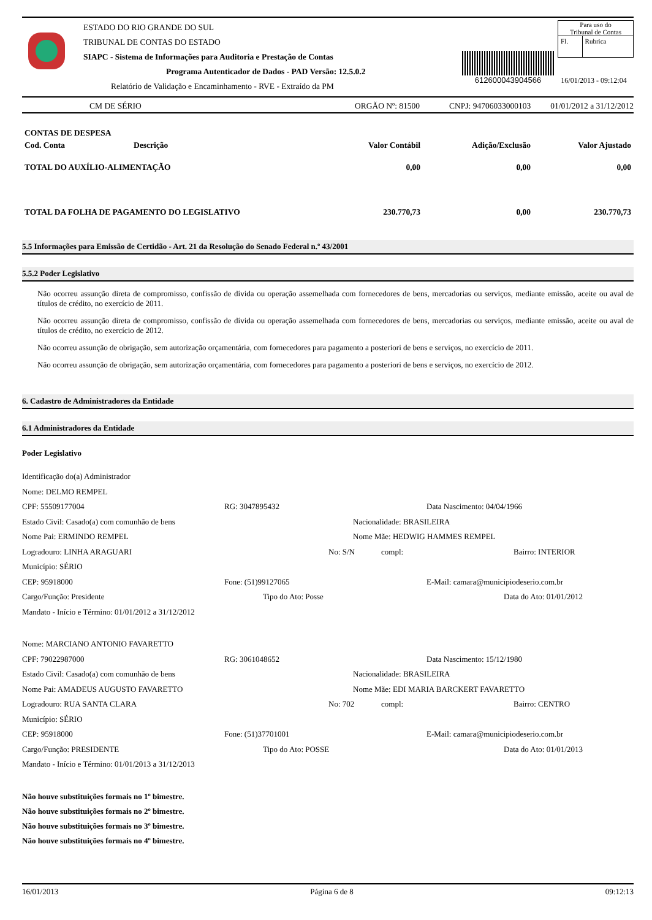ESTADO DO RIO GRANDE DO SUL
TRIBUNAL DE CONTAS DO ESTADO
SIAPC - Sistema de Informações para Auditoria e Prestação de Contas
Programa Autenticador de Dados - PAD Versão: 12.5.0.2
Relatório de Validação e Encaminhamento - RVE - Extraído da PM
612600043904566
Para uso do
Tribunal de Contas
| Fl. | Rubrica |
16/01/2013 - 09:12:04
CM DE SÉRIO ORGÃO Nº: 81500 CNPJ: 94706033000103 01/01/2012 a 31/12/2012
| CONTAS DE DESPESA | | | | |
| Cod. Conta | Descrição | Valor Contábil | Adição/Exclusão | Valor Ajustado |
| TOTAL DO AUXÍLIO-ALIMENTAÇÃO | | 0,00 | 0,00 | 0,00 |
| TOTAL DA FOLHA DE PAGAMENTO DO LEGISLATIVO | | 230.770,73 | 0,00 | 230.770,73 |
5.5 Informações para Emissão de Certidão - Art. 21 da Resolução do Senado Federal n.º 43/2001
5.5.2 Poder Legislativo
Não ocorreu assunção direta de compromisso, confissão de dívida ou operação assemelhada com fornecedores de bens, mercadorias ou serviços, mediante emissão, aceite ou aval de títulos de crédito, no exercício de 2011.
Não ocorreu assunção direta de compromisso, confissão de dívida ou operação assemelhada com fornecedores de bens, mercadorias ou serviços, mediante emissão, aceite ou aval de títulos de crédito, no exercício de 2012.
Não ocorreu assunção de obrigação, sem autorização orçamentária, com fornecedores para pagamento a posteriori de bens e serviços, no exercício de 2011.
Não ocorreu assunção de obrigação, sem autorização orçamentária, com fornecedores para pagamento a posteriori de bens e serviços, no exercício de 2012.
6. Cadastro de Administradores da Entidade
6.1 Administradores da Entidade
Poder Legislativo
Identificação do(a) Administrador
Nome: DELMO REMPEL
CPF: 55509177004 RG: 3047895432 Data Nascimento: 04/04/1966
Estado Civil: Casado(a) com comunhão de bens Nacionalidade: BRASILEIRA
Nome Pai: ERMINDO REMPEL Nome Mãe: HEDWIG HAMMES REMPEL
Logradouro: LINHA ARAGUARI No: S/N compl: Bairro: INTERIOR
Município: SÉRIO
CEP: 95918000 Fone: (51)99127065 E-Mail: camara@municipiodeserio.com.br
Cargo/Função: Presidente Tipo do Ato: Posse Data do Ato: 01/01/2012
Mandato - Início e Término: 01/01/2012 a 31/12/2012
Nome: MARCIANO ANTONIO FAVARETTO
CPF: 79022987000 RG: 3061048652 Data Nascimento: 15/12/1980
Estado Civil: Casado(a) com comunhão de bens Nacionalidade: BRASILEIRA
Nome Pai: AMADEUS AUGUSTO FAVARETTO Nome Mãe: EDI MARIA BARCKERT FAVARETTO
Logradouro: RUA SANTA CLARA No: 702 compl: Bairro: CENTRO
Município: SÉRIO
CEP: 95918000 Fone: (51)37701001 E-Mail: camara@municipiodeserio.com.br
Cargo/Função: PRESIDENTE Tipo do Ato: POSSE Data do Ato: 01/01/2013
Mandato - Início e Término: 01/01/2013 a 31/12/2013
Não houve substituições formais no 1º bimestre.
Não houve substituições formais no 2º bimestre.
Não houve substituições formais no 3º bimestre.
Não houve substituições formais no 4º bimestre.
16/01/2013 Página 6 de 8 09:12:13